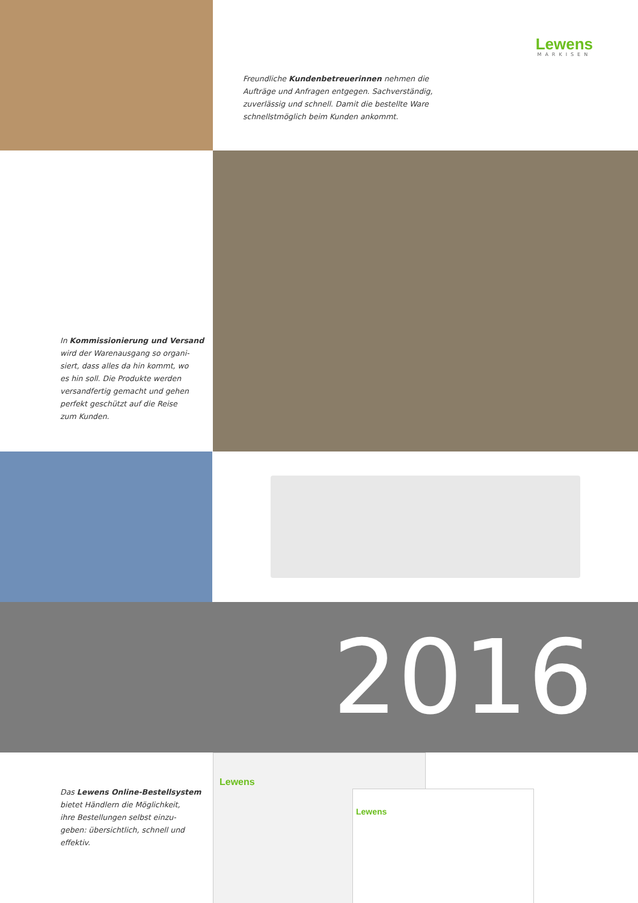Lewens
MARKISEN
Freundliche Kundenbetreuerinnen nehmen die
Aufträge und Anfragen entgegen. Sachverständig,
zuverlässig und schnell. Damit die bestellte Ware
schnellstmöglich beim Kunden ankommt.
In Kommissionierung und Versand
wird der Warenausgang so organi-
siert, dass alles da hin kommt, wo
es hin soll. Die Produkte werden
versandfertig gemacht und gehen
perfekt geschützt auf die Reise
zum Kunden.
2016
Das Lewens Online-Bestellsystem
bietet Händlern die Möglichkeit,
ihre Bestellungen selbst einzu-
geben: übersichtlich, schnell und
effektiv.
Lewens
Lewens